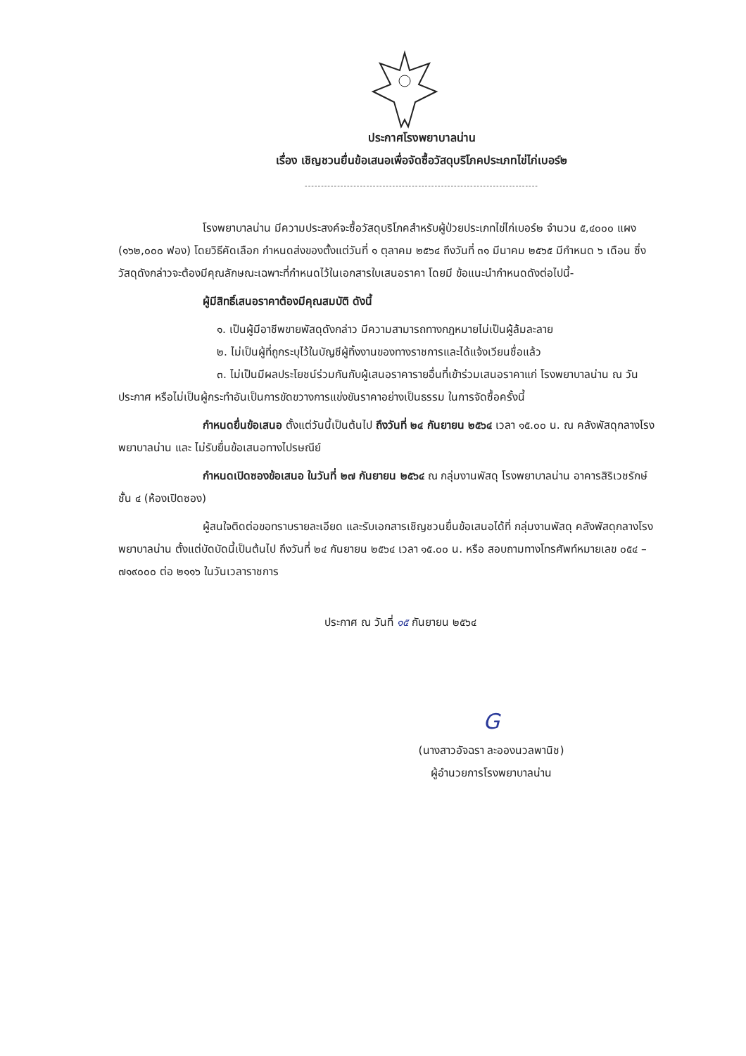ประกาศโรงพยาบาลน่าน
เรื่อง เชิญชวนยื่นข้อเสนอเพื่อจัดซื้อวัสดุบริโภคประเภทไข่ไก่เบอร์๒
------------------------------------------------------------------------
โรงพยาบาลน่าน มีความประสงค์จะซื้อวัสดุบริโภคสำหรับผู้ป่วยประเภทไข่ไก่เบอร์๒ จำนวน ๕,๔๐๐๐ แผง (๑๖๒,๐๐๐ ฟอง) โดยวิธีคัดเลือก กำหนดส่งของตั้งแต่วันที่ ๑ ตุลาคม ๒๕๖๔ ถึงวันที่ ๓๑ มีนาคม ๒๕๖๕ มีกำหนด ๖ เดือน ซึ่งวัสดุดังกล่าวจะต้องมีคุณลักษณะเฉพาะที่กำหนดไว้ในเอกสารใบเสนอราคา โดยมี ข้อแนะนำกำหนดดังต่อไปนี้-
ผู้มีสิทธิ์เสนอราคาต้องมีคุณสมบัติ ดังนี้
๑. เป็นผู้มีอาชีพขายพัสดุดังกล่าว มีความสามารถทางกฎหมายไม่เป็นผู้ล้มละลาย
๒. ไม่เป็นผู้ที่ถูกระบุไว้ในบัญชีผู้ทิ้งงานของทางราชการและได้แจ้งเวียนชื่อแล้ว
๓. ไม่เป็นมีผลประโยชน์ร่วมกันกับผู้เสนอราคารายอื่นที่เข้าร่วมเสนอราคาแก่ โรงพยาบาลน่าน ณ วันประกาศ หรือไม่เป็นผู้กระทำอันเป็นการขัดขวางการแข่งขันราคาอย่างเป็นธรรม ในการจัดซื้อครั้งนี้
กำหนดยื่นข้อเสนอ ตั้งแต่วันนี้เป็นต้นไป ถึงวันที่ ๒๔ กันยายน ๒๕๖๔ เวลา ๑๕.๐๐ น. ณ คลังพัสดุกลางโรงพยาบาลน่าน และ ไม่รับยื่นข้อเสนอทางไปรษณีย์
กำหนดเปิดซองข้อเสนอ ในวันที่ ๒๗ กันยายน ๒๕๖๔ ณ กลุ่มงานพัสดุ โรงพยาบาลน่าน อาคารสิริเวชรักษ์ ชั้น ๔ (ห้องเปิดซอง)
ผู้สนใจติดต่อขอทราบรายละเอียด และรับเอกสารเชิญชวนยื่นข้อเสนอได้ที่ กลุ่มงานพัสดุ คลังพัสดุกลางโรงพยาบาลน่าน ตั้งแต่บัดบัดนี้เป็นต้นไป ถึงวันที่ ๒๔ กันยายน ๒๕๖๔ เวลา ๑๕.๐๐ น. หรือ สอบถามทางโทรศัพท์หมายเลข ๐๕๔ – ๗๑๙๐๐๐ ต่อ ๒๑๑๖ ในวันเวลาราชการ
ประกาศ ณ วันที่ ๑๕ กันยายน ๒๕๖๔
G
(นางสาวอัจฉรา ละอองนวลพานิช)
ผู้อำนวยการโรงพยาบาลน่าน